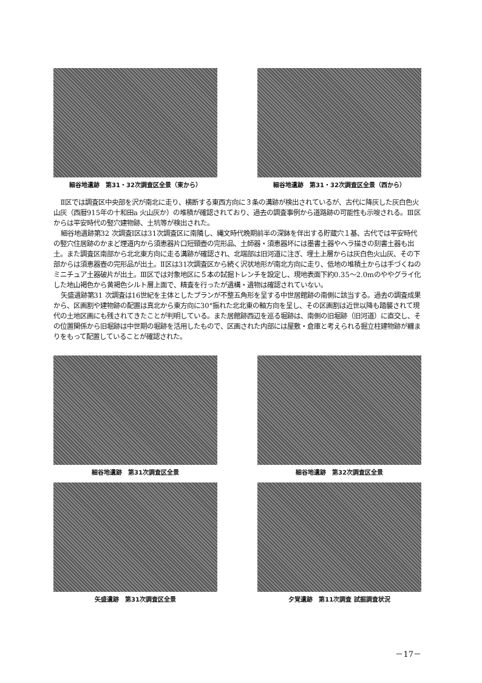細谷地遺跡　第31・32次調査区全景（東から）
細谷地遺跡　第31・32次調査区全景（西から）
Ⅱ区では調査区中央部を沢が南北に走り、横断する東西方向に３条の溝跡が検出されているが、古代に降灰した灰白色火山灰（西暦915年の十和田a 火山灰か）の堆積が確認されており、過去の調査事例から道路跡の可能性も示唆される。Ⅲ区からは平安時代の竪穴建物跡、土坑等が検出された。
細谷地遺跡第32 次調査Ⅰ区は31次調査区に南隣し、縄文時代晩期前半の深鉢を伴出する貯蔵穴１基、古代では平安時代の竪穴住居跡のかまど煙道内から須恵器片口短頸壺の完形品、土師器・須恵器坏には墨書土器やヘラ描きの刻書土器も出土。また調査区南部から北北東方向に走る溝跡が確認され、北端部は旧河道に注ぎ、埋土上層からは灰白色火山灰、その下部からは須恵器壺の完形品が出土。Ⅱ区は31次調査区から続く沢状地形が南北方向に走り、低地の堆積土からは手づくねのミニチュア土器破片が出土。Ⅲ区では対象地区に５本の試掘トレンチを設定し、現地表面下約0.35～2.0mのややグライ化した地山褐色から黄褐色シルト層上面で、精査を行ったが遺構・遺物は確認されていない。
矢盛遺跡第31 次調査は16世紀を主体としたプランが不整五角形を呈する中世居館跡の南側に該当する。過去の調査成果から、区画割や建物跡の配置は真北から東方向に30°振れた北北東の軸方向を呈し、その区画割は近世以降も踏襲されて現代の土地区画にも残されてきたことが判明している。また居館跡西辺を巡る堀跡は、南側の旧堀跡（旧河道）に直交し、その位置関係から旧堀跡は中世期の堀跡を活用したもので、区画された内部には屋敷・倉庫と考えられる掘立柱建物跡が纏まりをもって配置していることが確認された。
細谷地遺跡　第31次調査区全景 細谷地遺跡　第32次調査区全景
矢盛遺跡　第31次調査区全景 夕覚遺跡　第11次調査 試掘調査状況
－17－